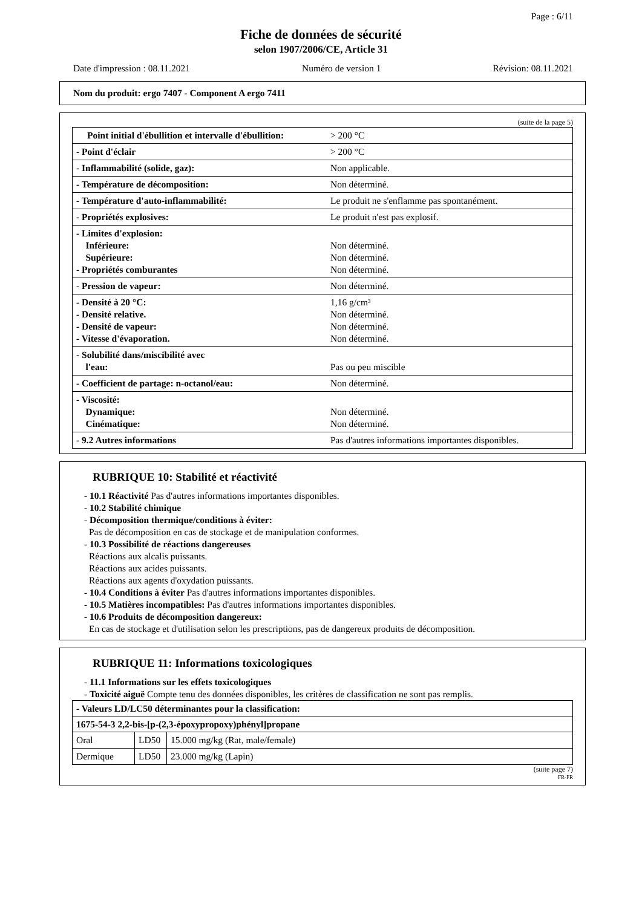Page : 6/11
Fiche de données de sécurité
selon 1907/2006/CE, Article 31
Date d'impression : 08.11.2021 Numéro de version 1 Révision: 08.11.2021
Nom du produit: ergo 7407 - Component A ergo 7411
(suite de la page 5)
| Point initial d'ébullition et intervalle d'ébullition: | > 200 °C |
| - Point d'éclair | > 200 °C |
| - Inflammabilité (solide, gaz): | Non applicable. |
| - Température de décomposition: | Non déterminé. |
| - Température d'auto-inflammabilité: | Le produit ne s'enflamme pas spontanément. |
| - Propriétés explosives: | Le produit n'est pas explosif. |
| - Limites d'explosion: Inférieure: Supérieure: - Propriétés comburantes | Non déterminé. Non déterminé. Non déterminé. |
| - Pression de vapeur: | Non déterminé. |
| - Densité à 20 °C: - Densité relative. - Densité de vapeur: - Vitesse d'évaporation. | 1,16 g/cm³ Non déterminé. Non déterminé. Non déterminé. |
| - Solubilité dans/miscibilité avec l'eau: | Pas ou peu miscible |
| - Coefficient de partage: n-octanol/eau: | Non déterminé. |
| - Viscosité: Dynamique: Cinématique: | Non déterminé. Non déterminé. |
| - 9.2 Autres informations | Pas d'autres informations importantes disponibles. |
RUBRIQUE 10: Stabilité et réactivité
- 10.1 Réactivité Pas d'autres informations importantes disponibles.
- 10.2 Stabilité chimique
- Décomposition thermique/conditions à éviter:
Pas de décomposition en cas de stockage et de manipulation conformes.
- 10.3 Possibilité de réactions dangereuses
Réactions aux alcalis puissants.
Réactions aux acides puissants.
Réactions aux agents d'oxydation puissants.
- 10.4 Conditions à éviter Pas d'autres informations importantes disponibles.
- 10.5 Matières incompatibles: Pas d'autres informations importantes disponibles.
- 10.6 Produits de décomposition dangereux:
En cas de stockage et d'utilisation selon les prescriptions, pas de dangereux produits de décomposition.
RUBRIQUE 11: Informations toxicologiques
- 11.1 Informations sur les effets toxicologiques
- Toxicité aiguë Compte tenu des données disponibles, les critères de classification ne sont pas remplis.
| - Valeurs LD/LC50 déterminantes pour la classification: | | |
| 1675-54-3 2,2-bis-[p-(2,3-époxypropoxy)phényl]propane | | |
| Oral | LD50 | 15.000 mg/kg (Rat, male/female) |
| Dermique | LD50 | 23.000 mg/kg (Lapin) |
(suite page 7)
FR-FR